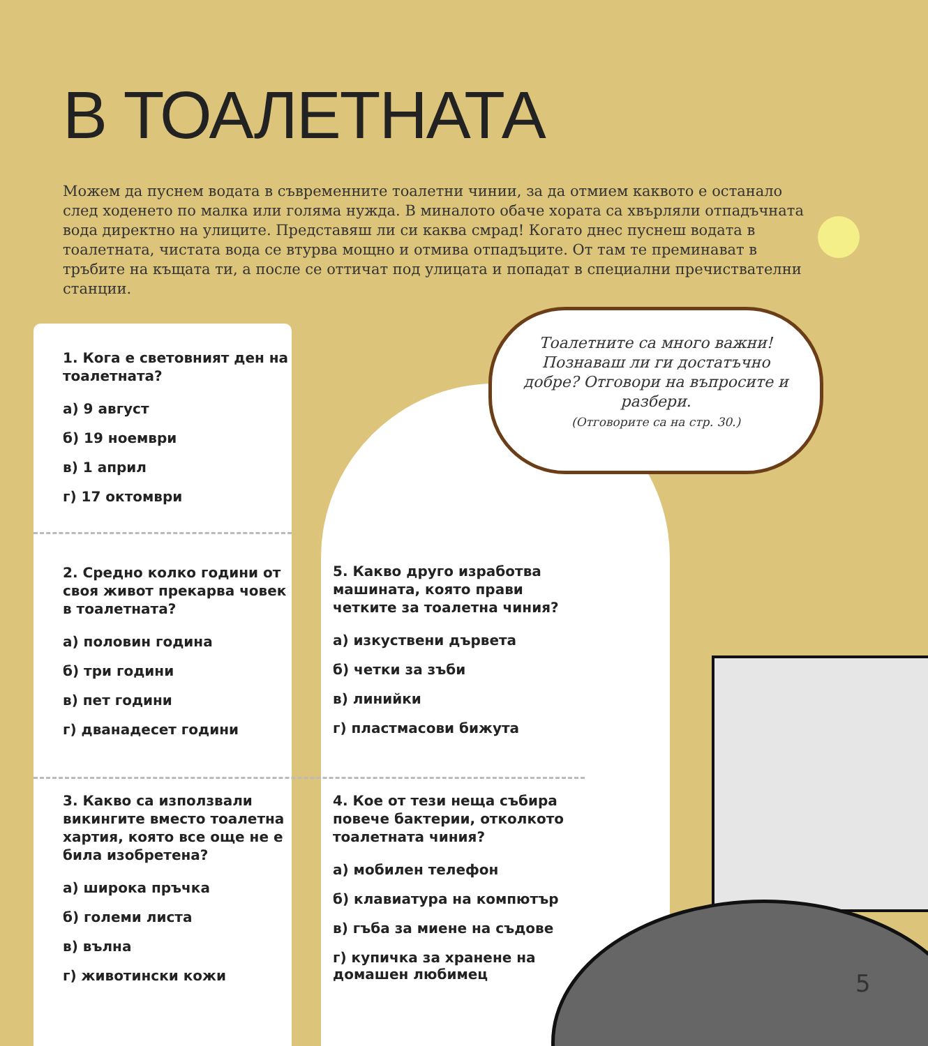В ТОАЛЕТНАТА
Можем да пуснем водата в съвременните тоалетни чинии, за да отмием каквото е останало след ходенето по малка или голяма нужда. В миналото обаче хората са хвърляли отпадъчната вода директно на улиците. Представяш ли си каква смрад! Когато днес пуснеш водата в тоалетната, чистата вода се втурва мощно и отмива отпадъците. От там те преминават в тръбите на къщата ти, а после се оттичат под улицата и попадат в специални пречиствателни станции.
Тоалетните са много важни! Познаваш ли ги достатъчно добре? Отговори на въпросите и разбери.
(Отговорите са на стр. 30.)
1. Кога е световният ден на тоалетната?
а) 9 август
б) 19 ноември
в) 1 април
г) 17 октомври
2. Средно колко години от своя живот прекарва човек в тоалетната?
а) половин година
б) три години
в) пет години
г) дванадесет години
3. Какво са използвали викингите вместо тоалетна хартия, която все още не е била изобретена?
а) широка пръчка
б) големи листа
в) вълна
г) животински кожи
5. Какво друго изработва машината, която прави четките за тоалетна чиния?
а) изкуствени дървета
б) четки за зъби
в) линийки
г) пластмасови бижута
4. Кое от тези неща събира повече бактерии, отколкото тоалетната чиния?
а) мобилен телефон
б) клавиатура на компютър
в) гъба за миене на съдове
г) купичка за хранене на домашен любимец
5